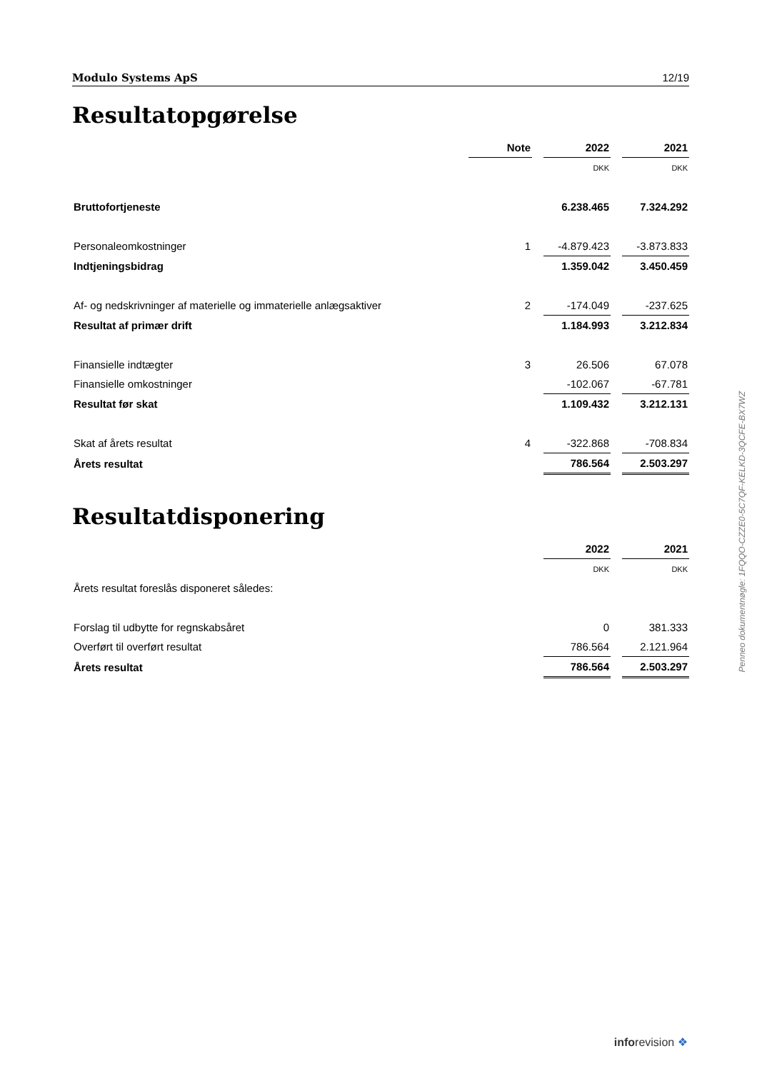Modulo Systems ApS 12/19
Resultatopgørelse
| | Note | | 2022 | | 2021 |
| | | | DKK | | DKK |
| Bruttofortjeneste | | | 6.238.465 | | 7.324.292 |
| Personaleomkostninger | 1 | | -4.879.423 | | -3.873.833 |
| Indtjeningsbidrag | | | 1.359.042 | | 3.450.459 |
| Af- og nedskrivninger af materielle og immaterielle anlægsaktiver | 2 | | -174.049 | | -237.625 |
| Resultat af primær drift | | | 1.184.993 | | 3.212.834 |
| Finansielle indtægter | 3 | | 26.506 | | 67.078 |
| Finansielle omkostninger | | | -102.067 | | -67.781 |
| Resultat før skat | | | 1.109.432 | | 3.212.131 |
| Skat af årets resultat | 4 | | -322.868 | | -708.834 |
| Årets resultat | | | 786.564 | | 2.503.297 |
Resultatdisponering
| | 2022 | | 2021 |
| | DKK | | DKK |
| Årets resultat foreslås disponeret således: | | | |
| Forslag til udbytte for regnskabsåret | 0 | | 381.333 |
| Overført til overført resultat | 786.564 | | 2.121.964 |
| Årets resultat | 786.564 | | 2.503.297 |
Penneo dokumentnøgle: 1FQQO-CZZE0-5C7QF-KELKD-3QCFE-BX7WZ
inforevision ❖